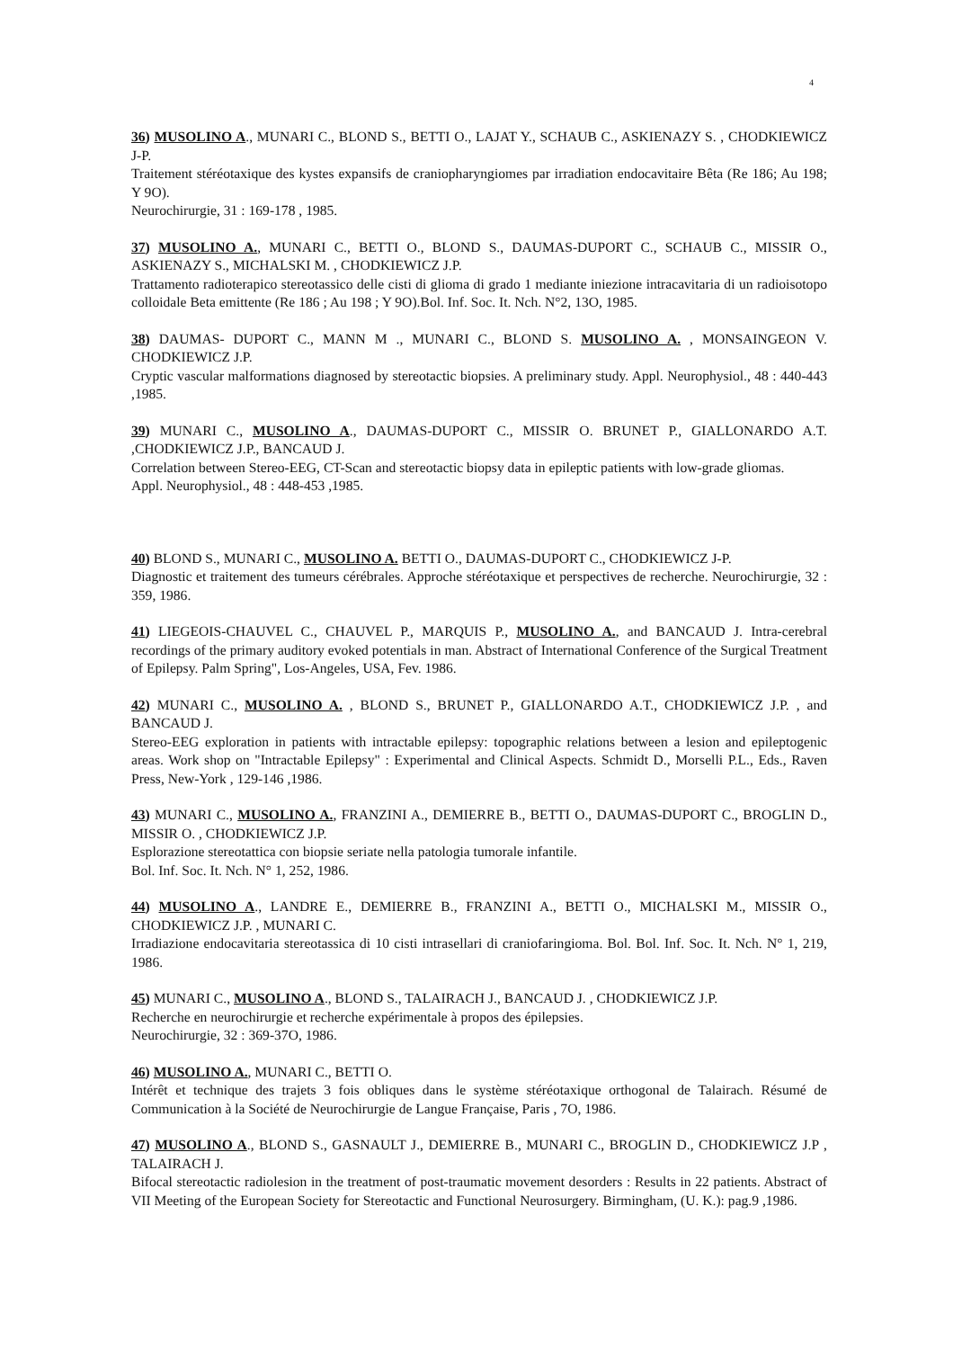4
36) MUSOLINO A., MUNARI C., BLOND S., BETTI O., LAJAT Y., SCHAUB C., ASKIENAZY S. , CHODKIEWICZ J-P.
Traitement stéréotaxique des kystes expansifs de craniopharyngiomes par irradiation endocavitaire Bêta (Re 186; Au 198; Y 9O).
Neurochirurgie, 31 : 169-178 , 1985.
37) MUSOLINO A., MUNARI C., BETTI O., BLOND S., DAUMAS-DUPORT C., SCHAUB C., MISSIR O., ASKIENAZY S., MICHALSKI M. , CHODKIEWICZ J.P.
Trattamento radioterapico stereotassico delle cisti di glioma di grado 1 mediante iniezione intracavitaria di un radioisotopo colloidale Beta emittente (Re 186 ; Au 198 ; Y 9O).Bol. Inf. Soc. It. Nch. N°2, 13O, 1985.
38) DAUMAS- DUPORT C., MANN M ., MUNARI C., BLOND S. MUSOLINO A. , MONSAINGEON V. CHODKIEWICZ J.P.
Cryptic vascular malformations diagnosed by stereotactic biopsies. A preliminary study. Appl. Neurophysiol., 48 : 440-443 ,1985.
39) MUNARI C., MUSOLINO A., DAUMAS-DUPORT C., MISSIR O. BRUNET P., GIALLONARDO A.T. ,CHODKIEWICZ J.P., BANCAUD J.
Correlation between Stereo-EEG, CT-Scan and stereotactic biopsy data in epileptic patients with low-grade gliomas.
Appl. Neurophysiol., 48 : 448-453 ,1985.
40) BLOND S., MUNARI C., MUSOLINO A. BETTI O., DAUMAS-DUPORT C., CHODKIEWICZ J-P.
Diagnostic et traitement des tumeurs cérébrales. Approche stéréotaxique et perspectives de recherche. Neurochirurgie, 32 : 359, 1986.
41) LIEGEOIS-CHAUVEL C., CHAUVEL P., MARQUIS P., MUSOLINO A., and BANCAUD J. Intra-cerebral recordings of the primary auditory evoked potentials in man. Abstract of International Conference of the Surgical Treatment of Epilepsy. Palm Spring", Los-Angeles, USA, Fev. 1986.
42) MUNARI C., MUSOLINO A. , BLOND S., BRUNET P., GIALLONARDO A.T., CHODKIEWICZ J.P. , and BANCAUD J.
Stereo-EEG exploration in patients with intractable epilepsy: topographic relations between a lesion and epileptogenic areas. Work shop on "Intractable Epilepsy" : Experimental and Clinical Aspects. Schmidt D., Morselli P.L., Eds., Raven Press, New-York , 129-146 ,1986.
43) MUNARI C., MUSOLINO A., FRANZINI A., DEMIERRE B., BETTI O., DAUMAS-DUPORT C., BROGLIN D., MISSIR O. , CHODKIEWICZ J.P.
Esplorazione stereotattica con biopsie seriate nella patologia tumorale infantile.
Bol. Inf. Soc. It. Nch. N° 1, 252, 1986.
44) MUSOLINO A., LANDRE E., DEMIERRE B., FRANZINI A., BETTI O., MICHALSKI M., MISSIR O., CHODKIEWICZ J.P. , MUNARI C.
Irradiazione endocavitaria stereotassica di 10 cisti intrasellari di craniofaringioma. Bol. Bol. Inf. Soc. It. Nch. N° 1, 219, 1986.
45) MUNARI C., MUSOLINO A., BLOND S., TALAIRACH J., BANCAUD J. , CHODKIEWICZ J.P.
Recherche en neurochirurgie et recherche expérimentale à propos des épilepsies.
Neurochirurgie, 32 : 369-37O, 1986.
46) MUSOLINO A., MUNARI C., BETTI O.
Intérêt et technique des trajets 3 fois obliques dans le système stéréotaxique orthogonal de Talairach. Résumé de Communication à la Société de Neurochirurgie de Langue Française, Paris , 7O, 1986.
47) MUSOLINO A., BLOND S., GASNAULT J., DEMIERRE B., MUNARI C., BROGLIN D., CHODKIEWICZ J.P , TALAIRACH J.
Bifocal stereotactic radiolesion in the treatment of post-traumatic movement desorders : Results in 22 patients. Abstract of VII Meeting of the European Society for Stereotactic and Functional Neurosurgery. Birmingham, (U. K.): pag.9 ,1986.